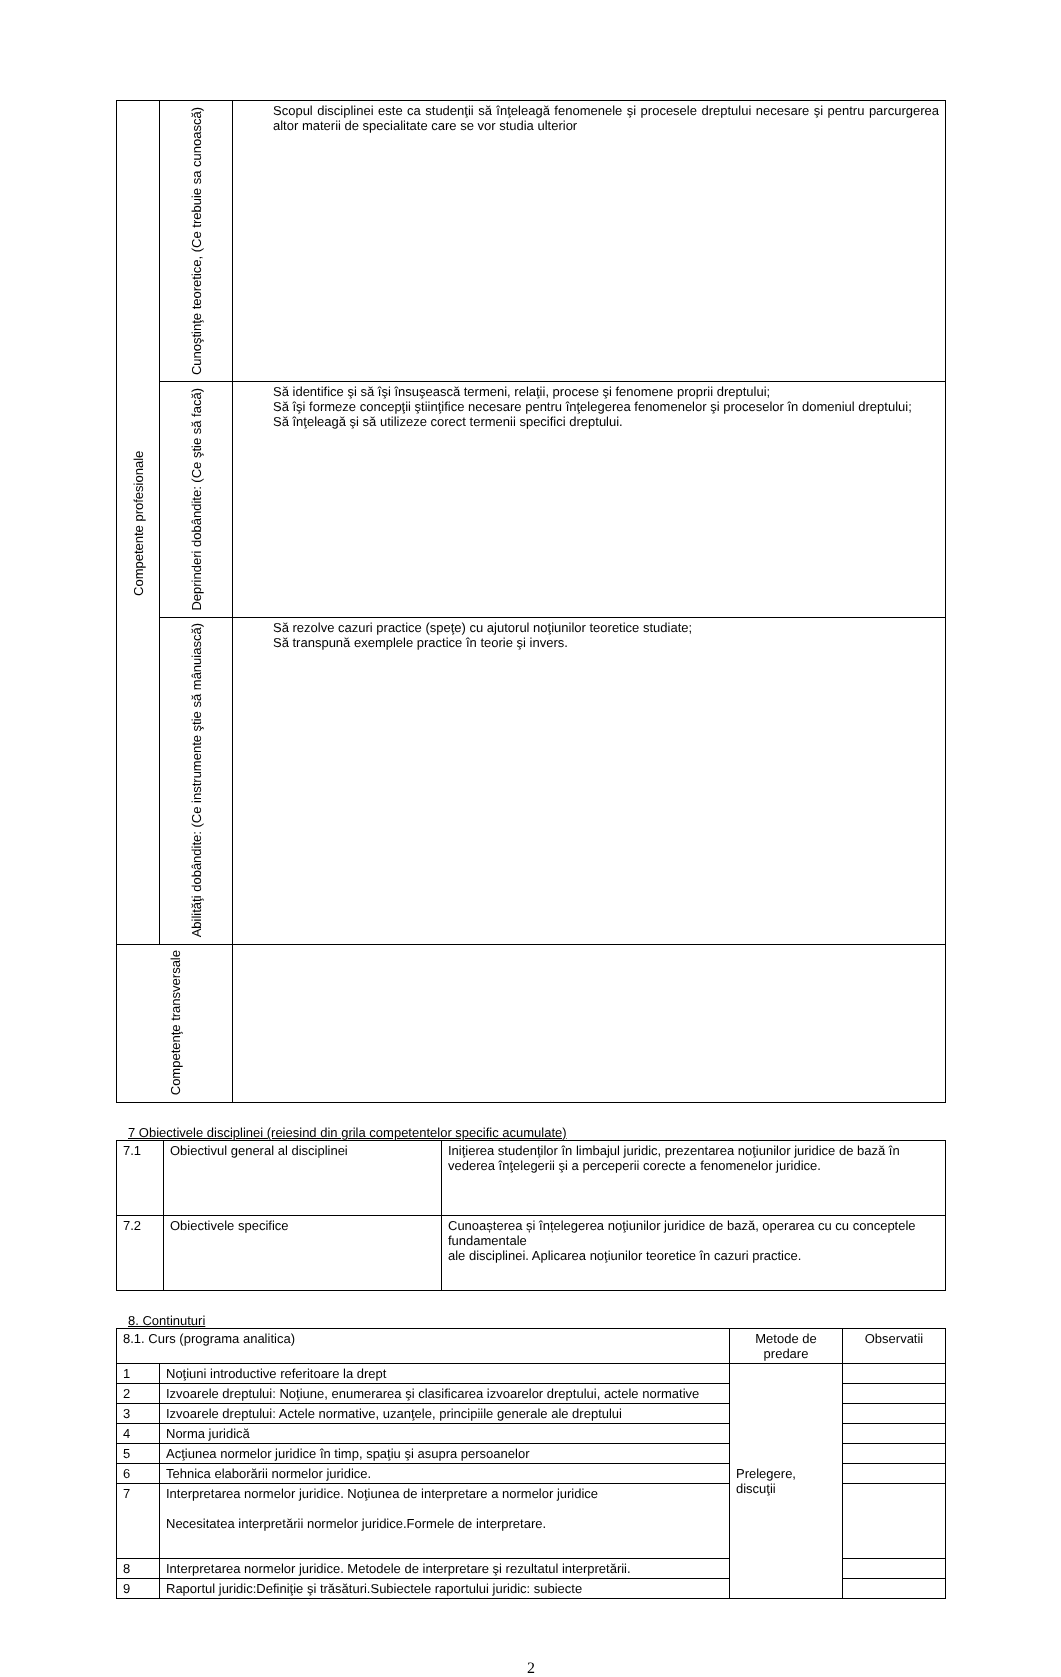| Competente profesionale | Cunoştinţe teoretice, (Ce trebuie sa cunoască) | Scopul disciplinei este ca studenţii să înţeleagă fenomenele şi procesele dreptului necesare şi pentru parcurgerea altor materii de specialitate care se vor studia ulterior |
| | Deprinderi dobândite: (Ce ştie să facă) | Să identifice şi să îşi însuşească termeni, relaţii, procese şi fenomene proprii dreptului; Să îşi formeze concepţii ştiinţifice necesare pentru înţelegerea fenomenelor şi proceselor în domeniul dreptului; Să înţeleagă şi să utilizeze corect termenii specifici dreptului. |
| | Abilităţi dobândite: (Ce instrumente ştie să mânuiască) | Să rezolve cazuri practice (speţe) cu ajutorul noţiunilor teoretice studiate; Să transpună exemplele practice în teorie şi invers. |
| Competenţe transversale | | |
7 Obiectivele disciplinei (reiesind din grila competentelor specific acumulate)
| 7.1 | Obiectivul general al disciplinei | Iniţierea studenţilor în limbajul juridic, prezentarea noţiunilor juridice de bază în vederea înţelegerii şi a perceperii corecte a fenomenelor juridice. |
| 7.2 | Obiectivele specifice | Cunoașterea și înțelegerea noţiunilor juridice de bază, operarea cu cu conceptele fundamentale ale disciplinei. Aplicarea noţiunilor teoretice în cazuri practice. |
8. Continuturi
| 8.1. Curs (programa analitica) | | Metode de predare | Observatii |
| 1 | Noţiuni introductive referitoare la drept | Prelegere, discuţii | |
| 2 | Izvoarele dreptului: Noţiune, enumerarea şi clasificarea izvoarelor dreptului, actele normative | | |
| 3 | Izvoarele dreptului: Actele normative, uzanţele, principiile generale ale dreptului | | |
| 4 | Norma juridică | | |
| 5 | Acţiunea normelor juridice în timp, spaţiu şi asupra persoanelor | | |
| 6 | Tehnica elaborării normelor juridice. | | |
| 7 | Interpretarea normelor juridice. Noţiunea de interpretare a normelor juridice Necesitatea interpretării normelor juridice.Formele de interpretare. | | |
| 8 | Interpretarea normelor juridice. Metodele de interpretare şi rezultatul interpretării. | | |
| 9 | Raportul juridic:Definiţie şi trăsături.Subiectele raportului juridic: subiecte | | |
2